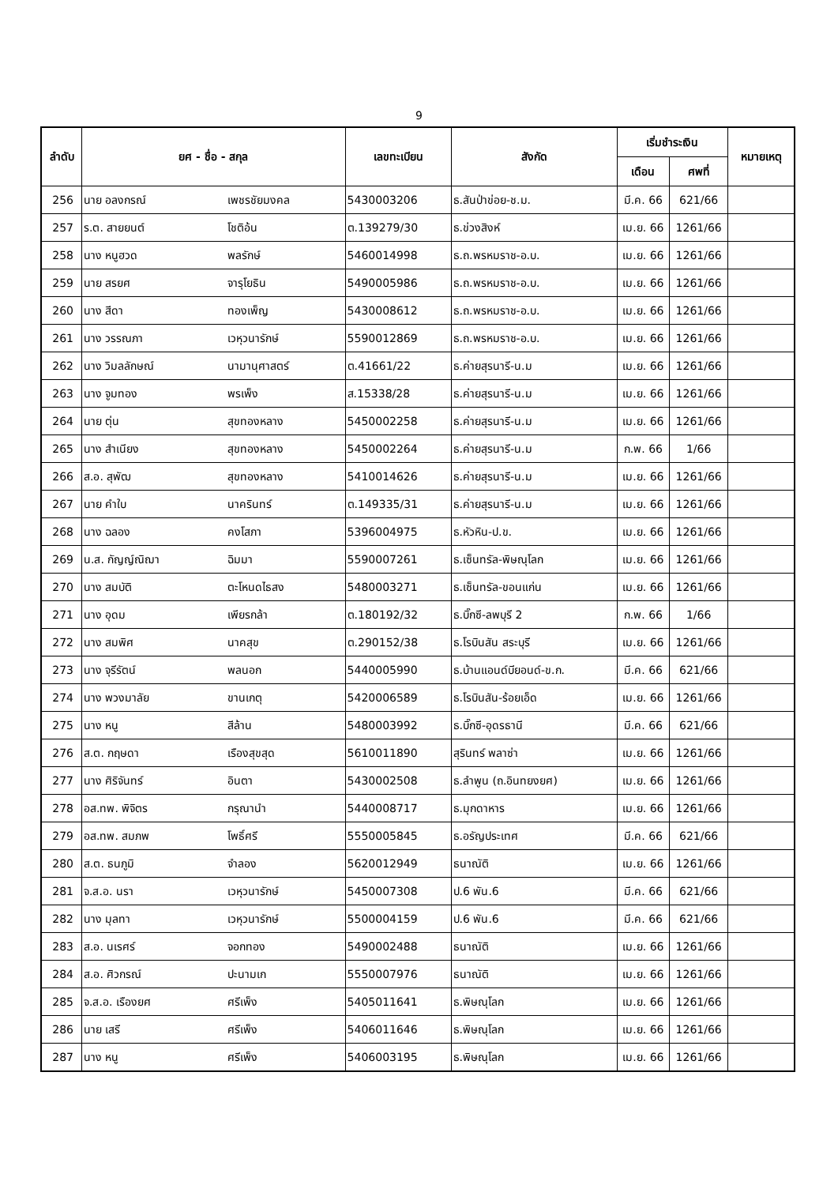9
| ลำดับ | ยศ - ชื่อ - สกุล | | เลขทะเบียน | สังกัด | เริ่มชำระเงิน | | หมายเหตุ |
| --- | --- | --- | --- | --- | --- | --- | --- |
| | | | | | เดือน | ศพที่ | |
| 256 | นาย อลงกรณ์ | เพชรชัยมงคล | 5430003206 | ธ.สันป่าข่อย-ช.ม. | มี.ค. 66 | 621/66 | |
| 257 | ร.ต. สายยนต์ | โชติอ้น | ต.139279/30 | ธ.ข่วงสิงห์ | เม.ย. 66 | 1261/66 | |
| 258 | นาง หนูฮวด | พลรักษ์ | 5460014998 | ธ.ถ.พรหมราช-อ.บ. | เม.ย. 66 | 1261/66 | |
| 259 | นาย สรยศ | จารุโยธิน | 5490005986 | ธ.ถ.พรหมราช-อ.บ. | เม.ย. 66 | 1261/66 | |
| 260 | นาง สีดา | ทองเพ็ญ | 5430008612 | ธ.ถ.พรหมราช-อ.บ. | เม.ย. 66 | 1261/66 | |
| 261 | นาง วรรณภา | เวหุวนารักษ์ | 5590012869 | ธ.ถ.พรหมราช-อ.บ. | เม.ย. 66 | 1261/66 | |
| 262 | นาง วิมลลักษณ์ | นามานุศาสตร์ | ต.41661/22 | ธ.ค่ายสุรนารี-น.ม | เม.ย. 66 | 1261/66 | |
| 263 | นาง จูมทอง | พรเพ็ง | ส.15338/28 | ธ.ค่ายสุรนารี-น.ม | เม.ย. 66 | 1261/66 | |
| 264 | นาย ตุ่น | สุขทองหลาง | 5450002258 | ธ.ค่ายสุรนารี-น.ม | เม.ย. 66 | 1261/66 | |
| 265 | นาง สำเนียง | สุขทองหลาง | 5450002264 | ธ.ค่ายสุรนารี-น.ม | ก.พ. 66 | 1/66 | |
| 266 | ส.อ. สุพัฒ | สุขทองหลาง | 5410014626 | ธ.ค่ายสุรนารี-น.ม | เม.ย. 66 | 1261/66 | |
| 267 | นาย คำใบ | นาครินทร์ | ต.149335/31 | ธ.ค่ายสุรนารี-น.ม | เม.ย. 66 | 1261/66 | |
| 268 | นาง ฉลอง | คงโสภา | 5396004975 | ธ.หัวหิน-ป.ข. | เม.ย. 66 | 1261/66 | |
| 269 | น.ส. กัญญ์ณิฌา | ฉิมมา | 5590007261 | ธ.เซ็นทรัล-พิษณุโลก | เม.ย. 66 | 1261/66 | |
| 270 | นาง สมบัติ | ตะโหนดไธสง | 5480003271 | ธ.เซ็นทรัล-ขอนแก่น | เม.ย. 66 | 1261/66 | |
| 271 | นาง อุดม | เพียรกล้า | ต.180192/32 | ธ.บิ๊กซี-ลพบุรี 2 | ก.พ. 66 | 1/66 | |
| 272 | นาง สมพิศ | นาคสุข | ต.290152/38 | ธ.โรบินสัน สระบุรี | เม.ย. 66 | 1261/66 | |
| 273 | นาง จุรีรัตน์ | พลนอก | 5440005990 | ธ.บ้านแอนด์บียอนด์-ข.ก. | มี.ค. 66 | 621/66 | |
| 274 | นาง พวงมาลัย | ขานเกตุ | 5420006589 | ธ.โรบินสัน-ร้อยเอ็ด | เม.ย. 66 | 1261/66 | |
| 275 | นาง หนู | สีล้าน | 5480003992 | ธ.บิ๊กซี-อุดรธานี | มี.ค. 66 | 621/66 | |
| 276 | ส.ต. กฤษดา | เรืองสุขสุด | 5610011890 | สุรินทร์ พลาซ่า | เม.ย. 66 | 1261/66 | |
| 277 | นาง ศิริจันทร์ | อินตา | 5430002508 | ธ.ลำพูน (ถ.อินทยงยศ) | เม.ย. 66 | 1261/66 | |
| 278 | อส.ทพ. พิจิตร | กรุณานำ | 5440008717 | ธ.มุกดาหาร | เม.ย. 66 | 1261/66 | |
| 279 | อส.ทพ. สมภพ | โพธิ์ศรี | 5550005845 | ธ.อรัญประเทศ | มี.ค. 66 | 621/66 | |
| 280 | ส.ต. ธนภูมิ | จำลอง | 5620012949 | ธนาณัติ | เม.ย. 66 | 1261/66 | |
| 281 | จ.ส.อ. นรา | เวหุวนารักษ์ | 5450007308 | ป.6 พัน.6 | มี.ค. 66 | 621/66 | |
| 282 | นาง มุลทา | เวหุวนารักษ์ | 5500004159 | ป.6 พัน.6 | มี.ค. 66 | 621/66 | |
| 283 | ส.อ. นเรศร์ | จอกทอง | 5490002488 | ธนาณัติ | เม.ย. 66 | 1261/66 | |
| 284 | ส.อ. ศิวกรณ์ | ปะนามเก | 5550007976 | ธนาณัติ | เม.ย. 66 | 1261/66 | |
| 285 | จ.ส.อ. เรืองยศ | ศรีเพ็ง | 5405011641 | ธ.พิษณุโลก | เม.ย. 66 | 1261/66 | |
| 286 | นาย เสรี | ศรีเพ็ง | 5406011646 | ธ.พิษณุโลก | เม.ย. 66 | 1261/66 | |
| 287 | นาง หนู | ศรีเพ็ง | 5406003195 | ธ.พิษณุโลก | เม.ย. 66 | 1261/66 | |